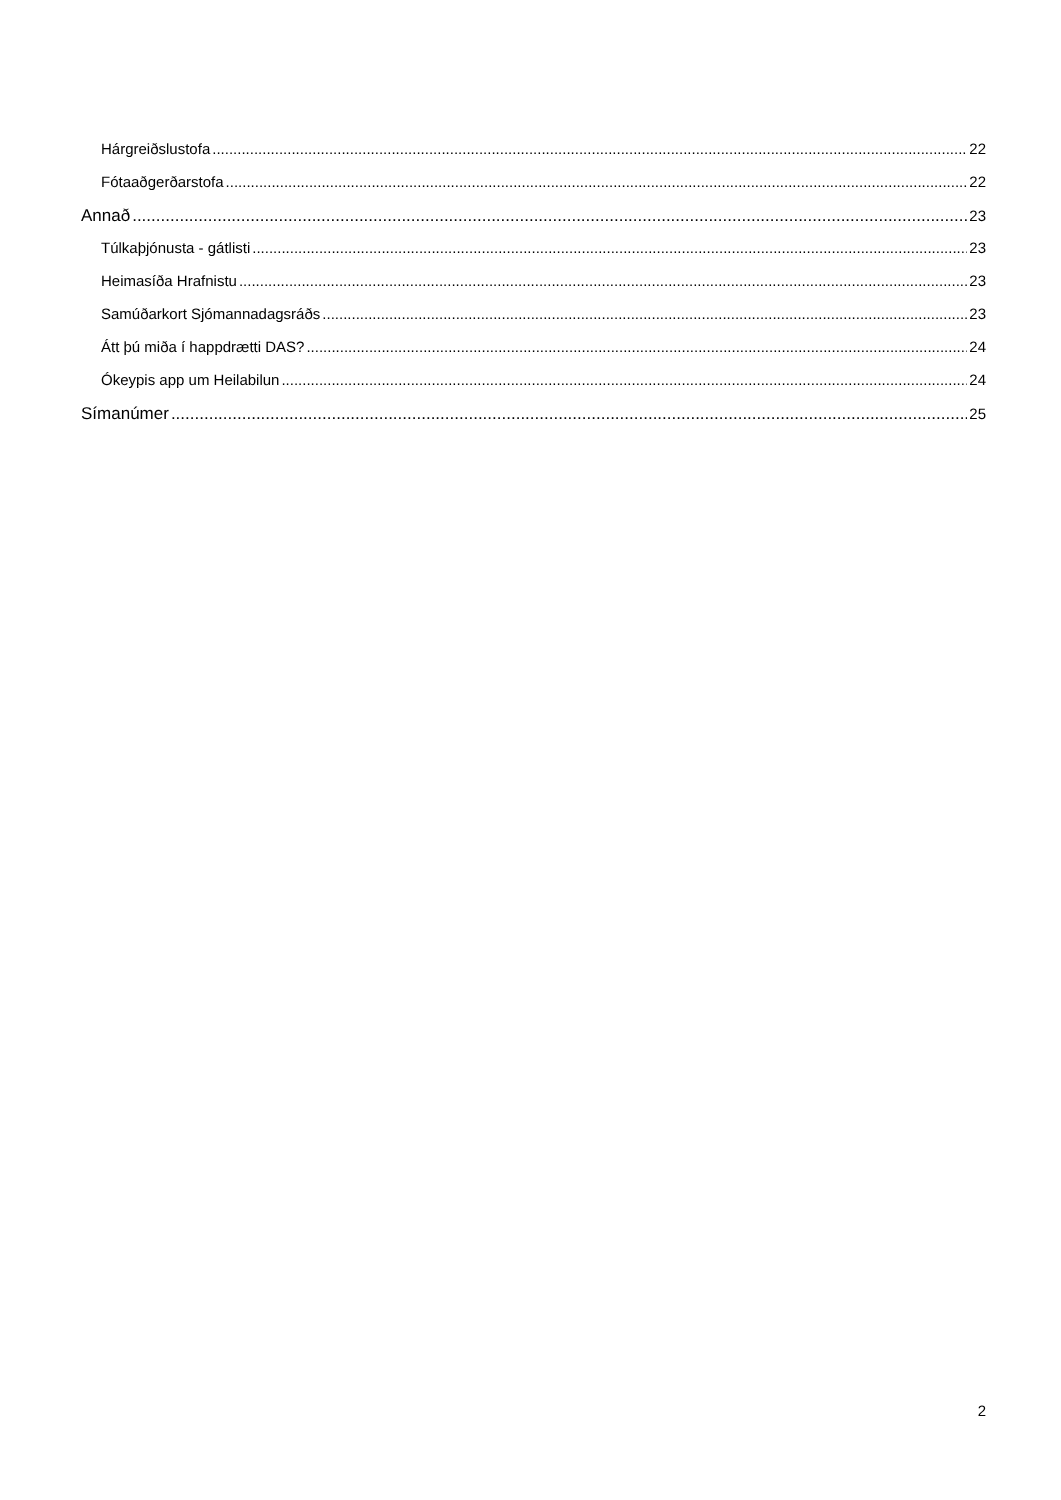Hárgreiðslustofa 22
Fótaaðgerðarstofa 22
Annað 23
Túlkaþjónusta - gátlisti 23
Heimasíða Hrafnistu 23
Samúðarkort Sjómannadagsráðs 23
Átt þú miða í happdrætti DAS? 24
Ókeypis app um Heilabilun 24
Símanúmer 25
2